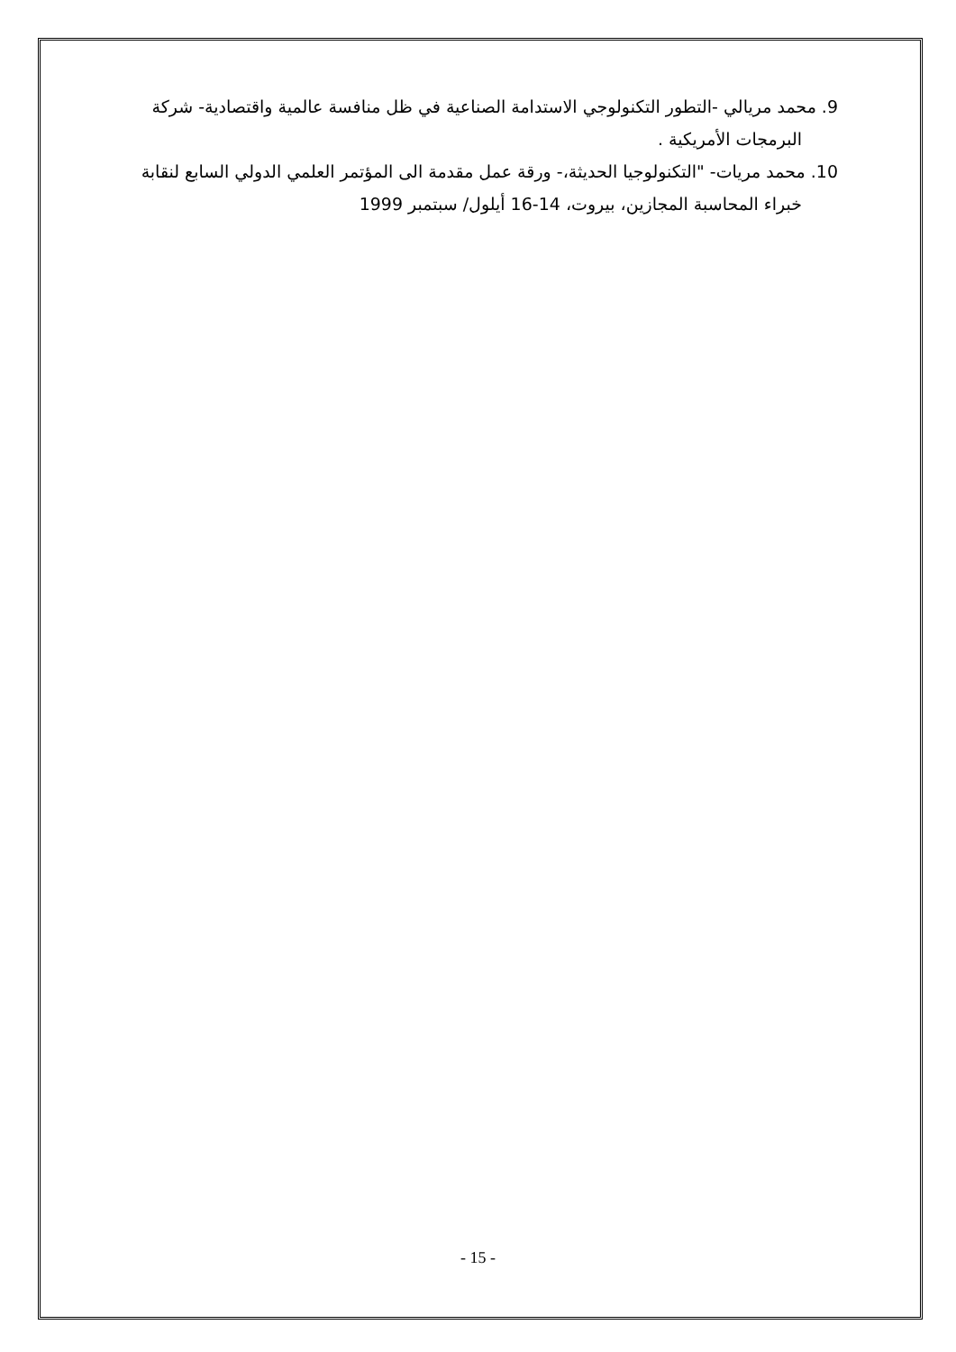9. محمد مريالي -التطور التكنولوجي الاستدامة الصناعية في ظل منافسة عالمية واقتصادية- شركة البرمجات الأمريكية .
10. محمد مريات- "التكنولوجيا الحديثة،- ورقة عمل مقدمة الى المؤتمر العلمي الدولي السابع لنقابة خبراء المحاسبة المجازين، بيروت، 14-16 أيلول/ سبتمبر 1999
- 15 -